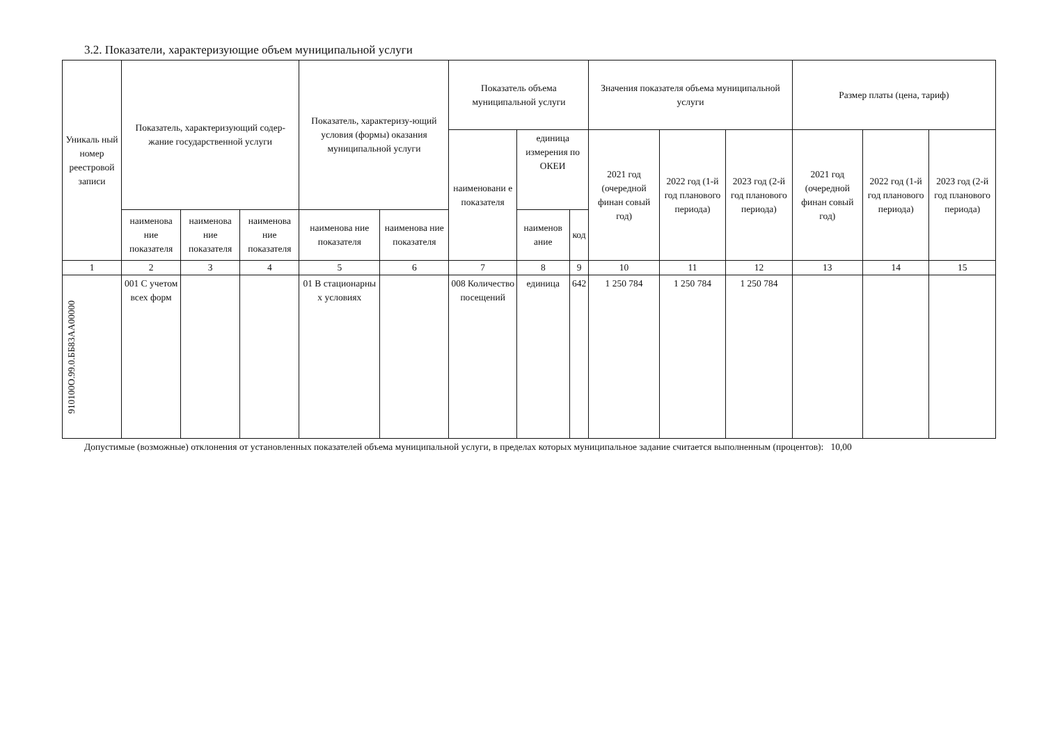3.2. Показатели, характеризующие объем муниципальной услуги
| Уникаль ный номер реестровой записи | Показатель, характеризующий содер-жание государственной услуги | | | Показатель, характеризу-ющий условия (формы) оказания муниципальной услуги | | Показатель объема муниципальной услуги | | | Значения показателя объема муниципальной услуги | | | Размер платы (цена, тариф) | | |
| --- | --- | --- | --- | --- | --- | --- | --- | --- | --- | --- | --- | --- | --- | --- |
| | | | | | | наименовани е показателя | единица измерения по ОКЕИ | | 2021 год (очередной финан совый год) | 2022 год (1-й год планового периода) | 2023 год (2-й год планового периода) | 2021 год (очередной финан совый год) | 2022 год (1-й год планового периода) | 2023 год (2-й год планового периода) |
| | наименова ние показателя | наименова ние показателя | наименова ние показателя | наименова ние показателя | наименова ние показателя | | наименов ание | код | | | | | | |
| 1 | 2 | 3 | 4 | 5 | 6 | 7 | 8 | 9 | 10 | 11 | 12 | 13 | 14 | 15 |
| 910100О.99.0.ББ83АА00000 | 001 С учетом всех форм | | | 01 В стационарны х условиях | | 008 Количество посещений | единица | 642 | 1 250 784 | 1 250 784 | 1 250 784 | | | |
Допустимые (возможные) отклонения от установленных показателей объема муниципальной услуги, в пределах которых муниципальное задание считается выполненным (процентов): 10,00